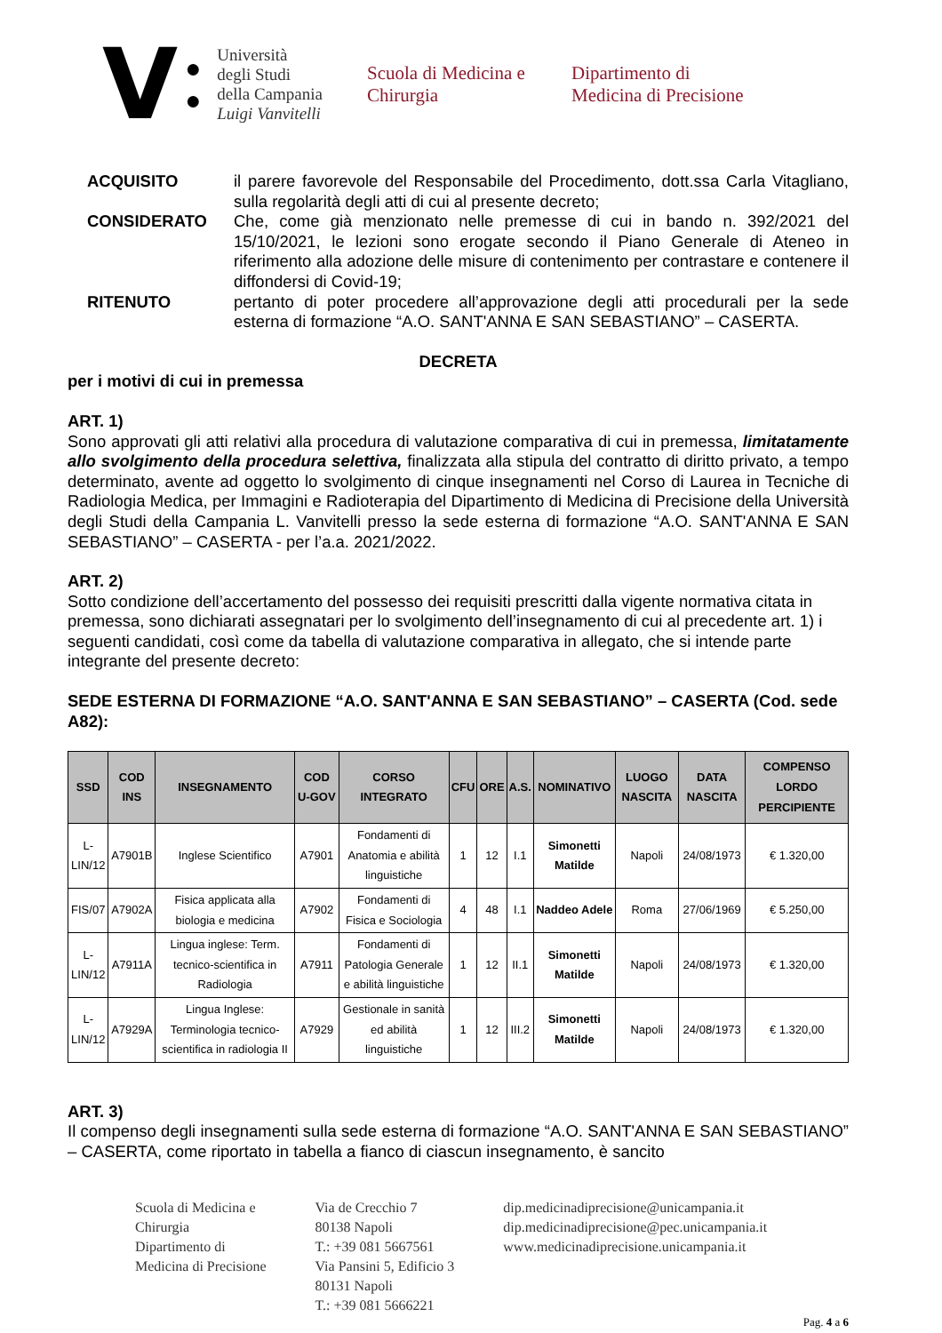V ●
●
Università
degli Studi
della Campania
Luigi Vanvitelli
Scuola di Medicina e Chirurgia
Dipartimento di
Medicina di Precisione
ACQUISITO
il parere favorevole del Responsabile del Procedimento, dott.ssa Carla Vitagliano, sulla regolarità degli atti di cui al presente decreto;
CONSIDERATO
Che, come già menzionato nelle premesse di cui in bando n. 392/2021 del 15/10/2021, le lezioni sono erogate secondo il Piano Generale di Ateneo in riferimento alla adozione delle misure di contenimento per contrastare e contenere il diffondersi di Covid-19;
RITENUTO
pertanto di poter procedere all’approvazione degli atti procedurali per la sede esterna di formazione “A.O. SANT'ANNA E SAN SEBASTIANO” – CASERTA.
DECRETA
per i motivi di cui in premessa
ART. 1)
Sono approvati gli atti relativi alla procedura di valutazione comparativa di cui in premessa, limitatamente allo svolgimento della procedura selettiva, finalizzata alla stipula del contratto di diritto privato, a tempo determinato, avente ad oggetto lo svolgimento di cinque insegnamenti nel Corso di Laurea in Tecniche di Radiologia Medica, per Immagini e Radioterapia del Dipartimento di Medicina di Precisione della Università degli Studi della Campania L. Vanvitelli presso la sede esterna di formazione “A.O. SANT'ANNA E SAN SEBASTIANO” – CASERTA - per l’a.a. 2021/2022.
ART. 2)
Sotto condizione dell’accertamento del possesso dei requisiti prescritti dalla vigente normativa citata in premessa, sono dichiarati assegnatari per lo svolgimento dell’insegnamento di cui al precedente art. 1) i seguenti candidati, così come da tabella di valutazione comparativa in allegato, che si intende parte integrante del presente decreto:
SEDE ESTERNA DI FORMAZIONE “A.O. SANT'ANNA E SAN SEBASTIANO” – CASERTA (Cod. sede A82):
| SSD | COD INS | INSEGNAMENTO | COD U-GOV | CORSO INTEGRATO | CFU | ORE | A.S. | NOMINATIVO | LUOGO NASCITA | DATA NASCITA | COMPENSO LORDO PERCIPIENTE |
| --- | --- | --- | --- | --- | --- | --- | --- | --- | --- | --- | --- |
| L-LIN/12 | A7901B | Inglese Scientifico | A7901 | Fondamenti di Anatomia e abilità linguistiche | 1 | 12 | I.1 | Simonetti Matilde | Napoli | 24/08/1973 | € 1.320,00 |
| FIS/07 | A7902A | Fisica applicata alla biologia e medicina | A7902 | Fondamenti di Fisica e Sociologia | 4 | 48 | I.1 | Naddeo Adele | Roma | 27/06/1969 | € 5.250,00 |
| L-LIN/12 | A7911A | Lingua inglese: Term. tecnico-scientifica in Radiologia | A7911 | Fondamenti di Patologia Generale e abilità linguistiche | 1 | 12 | II.1 | Simonetti Matilde | Napoli | 24/08/1973 | € 1.320,00 |
| L-LIN/12 | A7929A | Lingua Inglese: Terminologia tecnico-scientifica in radiologia II | A7929 | Gestionale in sanità ed abilità linguistiche | 1 | 12 | III.2 | Simonetti Matilde | Napoli | 24/08/1973 | € 1.320,00 |
ART. 3)
Il compenso degli insegnamenti sulla sede esterna di formazione “A.O. SANT'ANNA E SAN SEBASTIANO” – CASERTA, come riportato in tabella a fianco di ciascun insegnamento, è sancito
Scuola di Medicina e
Chirurgia
Dipartimento di
Medicina di Precisione
Via de Crecchio 7
80138 Napoli
T.: +39 081 5667561
Via Pansini 5, Edificio 3
80131 Napoli
T.: +39 081 5666221
dip.medicinadiprecisione@unicampania.it
dip.medicinadiprecisione@pec.unicampania.it
www.medicinadiprecisione.unicampania.it
Pag. 4 a 6